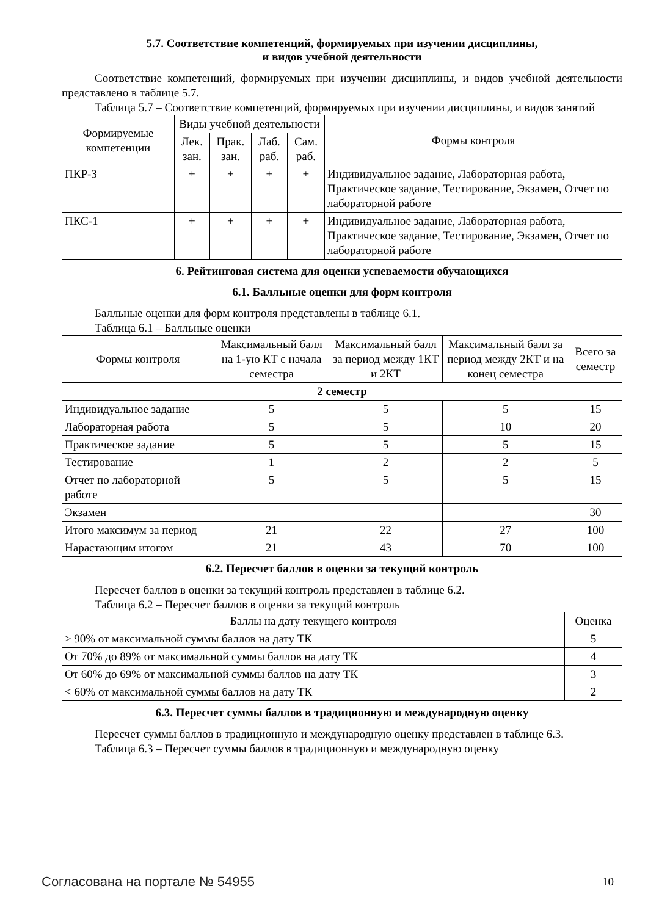5.7. Соответствие компетенций, формируемых при изучении дисциплины,
и видов учебной деятельности
Соответствие компетенций, формируемых при изучении дисциплины, и видов учебной деятельности представлено в таблице 5.7.
Таблица 5.7 – Соответствие компетенций, формируемых при изучении дисциплины, и видов занятий
| Формируемые компетенции | Виды учебной деятельности | | | | Формы контроля |
| --- | --- | --- | --- | --- | --- |
| | Лек. зан. | Прак. зан. | Лаб. раб. | Сам. раб. | |
| ПКР-3 | + | + | + | + | Индивидуальное задание, Лабораторная работа, Практическое задание, Тестирование, Экзамен, Отчет по лабораторной работе |
| ПКС-1 | + | + | + | + | Индивидуальное задание, Лабораторная работа, Практическое задание, Тестирование, Экзамен, Отчет по лабораторной работе |
6. Рейтинговая система для оценки успеваемости обучающихся
6.1. Балльные оценки для форм контроля
Балльные оценки для форм контроля представлены в таблице 6.1.
Таблица 6.1 – Балльные оценки
| Формы контроля | Максимальный балл на 1-ую КТ с начала семестра | Максимальный балл за период между 1КТ и 2КТ | Максимальный балл за период между 2КТ и на конец семестра | Всего за семестр |
| --- | --- | --- | --- | --- |
| 2 семестр | | | | |
| Индивидуальное задание | 5 | 5 | 5 | 15 |
| Лабораторная работа | 5 | 5 | 10 | 20 |
| Практическое задание | 5 | 5 | 5 | 15 |
| Тестирование | 1 | 2 | 2 | 5 |
| Отчет по лабораторной работе | 5 | 5 | 5 | 15 |
| Экзамен | | | | 30 |
| Итого максимум за период | 21 | 22 | 27 | 100 |
| Нарастающим итогом | 21 | 43 | 70 | 100 |
6.2. Пересчет баллов в оценки за текущий контроль
Пересчет баллов в оценки за текущий контроль представлен в таблице 6.2.
Таблица 6.2 – Пересчет баллов в оценки за текущий контроль
| Баллы на дату текущего контроля | Оценка |
| --- | --- |
| ≥ 90% от максимальной суммы баллов на дату ТК | 5 |
| От 70% до 89% от максимальной суммы баллов на дату ТК | 4 |
| От 60% до 69% от максимальной суммы баллов на дату ТК | 3 |
| < 60% от максимальной суммы баллов на дату ТК | 2 |
6.3. Пересчет суммы баллов в традиционную и международную оценку
Пересчет суммы баллов в традиционную и международную оценку представлен в таблице 6.3.
Таблица 6.3 – Пересчет суммы баллов в традиционную и международную оценку
Согласована на портале № 54955 10